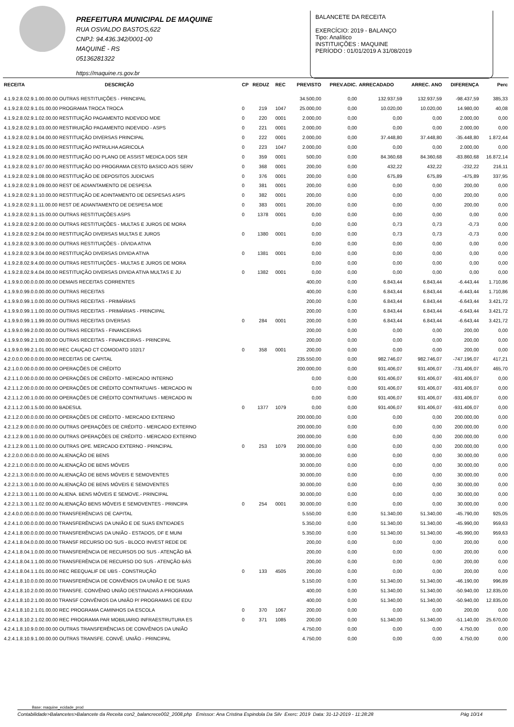PREFEITURA MUNICIPAL DE MAQUINE
RUA OSVALDO BASTOS,622
CNPJ: 94.436.342/0001-00
MAQUINÉ - RS
05136281322
https://maquine.rs.gov.br
BALANCETE DA RECEITA
EXERCÍCIO: 2019 - BALANÇO
Tipo: Analítico
INSTITUIÇÕES : MAQUINE
PERÍODO : 01/01/2019 A 31/08/2019
| RECEITA | DESCRIÇÃO | CP | REDUZ | REC | PREVISTO | PREV.ADIC. | ARRECADADO | ARREC. ANO | DIFERENÇA | Perc |
| --- | --- | --- | --- | --- | --- | --- | --- | --- | --- | --- |
| 4.1.9.2.8.02.9.1.00.00.00 OUTRAS RESTITUIÇÕES - PRINCIPAL | | | | | 34.500,00 | 0,00 | 132.937,59 | 132.937,59 | -98.437,59 | 385,33 |
| 4.1.9.2.8.02.9.1.01.00.00 PROGRAMA TROCA TROCA | | 0 | 219 | 1047 | 25.000,00 | 0,00 | 10.020,00 | 10.020,00 | 14.980,00 | 40,08 |
| 4.1.9.2.8.02.9.1.02.00.00 RESTITUIÇÃO PAGAMENTO INDEVIDO MDE | | 0 | 220 | 0001 | 2.000,00 | 0,00 | 0,00 | 0,00 | 2.000,00 | 0,00 |
| 4.1.9.2.8.02.9.1.03.00.00 RESTIRUIÇÃO PAGAMENTO INDEVIDO - ASPS | | 0 | 221 | 0001 | 2.000,00 | 0,00 | 0,00 | 0,00 | 2.000,00 | 0,00 |
| 4.1.9.2.8.02.9.1.04.00.00 RESTITUIÇÃO DIVERSAS PRINCIPAL | | 0 | 222 | 0001 | 2.000,00 | 0,00 | 37.448,80 | 37.448,80 | -35.448,80 | 1.872,44 |
| 4.1.9.2.8.02.9.1.05.00.00 RESTITUIÇÃO PATRULHA AGRICOLA | | 0 | 223 | 1047 | 2.000,00 | 0,00 | 0,00 | 0,00 | 2.000,00 | 0,00 |
| 4.1.9.2.8.02.9.1.06.00.00 RESTITUIÇÃO DO PLANO DE ASSIST MEDICA DOS SER | | 0 | 359 | 0001 | 500,00 | 0,00 | 84.360,68 | 84.360,68 | -83.860,68 | 16.872,14 |
| 4.1.9.2.8.02.9.1.07.00.00 RESTITUIÇÃO DO PROGRAMA CESTO BASICO AOS SERV | | 0 | 368 | 0001 | 200,00 | 0,00 | 432,22 | 432,22 | -232,22 | 216,11 |
| 4.1.9.2.8.02.9.1.08.00.00 RESTITUIÇÃO DE DEPOSITOS JUDICIAIS | | 0 | 376 | 0001 | 200,00 | 0,00 | 675,89 | 675,89 | -475,89 | 337,95 |
| 4.1.9.2.8.02.9.1.09.00.00 REST DE ADIANTAMENTO DE DESPESA | | 0 | 381 | 0001 | 200,00 | 0,00 | 0,00 | 0,00 | 200,00 | 0,00 |
| 4.1.9.2.8.02.9.1.10.00.00 RESTITUIÇÃO DE ADINTAMENTO DE DESPESAS ASPS | | 0 | 382 | 0001 | 200,00 | 0,00 | 0,00 | 0,00 | 200,00 | 0,00 |
| 4.1.9.2.8.02.9.1.11.00.00 REST DE ADIANTAMENTO DE DESPESA MDE | | 0 | 383 | 0001 | 200,00 | 0,00 | 0,00 | 0,00 | 200,00 | 0,00 |
| 4.1.9.2.8.02.9.1.15.00.00 OUTRAS RESTITUIÇÕES ASPS | | 0 | 1378 | 0001 | 0,00 | 0,00 | 0,00 | 0,00 | 0,00 | 0,00 |
| 4.1.9.2.8.02.9.2.00.00.00 OUTRAS RESTITUIÇÕES - MULTAS E JUROS DE MORA | | | | | 0,00 | 0,00 | 0,73 | 0,73 | -0,73 | 0,00 |
| 4.1.9.2.8.02.9.2.04.00.00 RESTITUIÇÃO DIVERSAS MULTAS E JUROS | | 0 | 1380 | 0001 | 0,00 | 0,00 | 0,73 | 0,73 | -0,73 | 0,00 |
| 4.1.9.2.8.02.9.3.00.00.00 OUTRAS RESTITUIÇÕES - DÍVIDA ATIVA | | | | | 0,00 | 0,00 | 0,00 | 0,00 | 0,00 | 0,00 |
| 4.1.9.2.8.02.9.3.04.00.00 RESTITUIÇÃO DIVERSAS DIVIDA ATIVA | | 0 | 1381 | 0001 | 0,00 | 0,00 | 0,00 | 0,00 | 0,00 | 0,00 |
| 4.1.9.2.8.02.9.4.00.00.00 OUTRAS RESTITUIÇÕES - MULTAS E JUROS DE MORA | | | | | 0,00 | 0,00 | 0,00 | 0,00 | 0,00 | 0,00 |
| 4.1.9.2.8.02.9.4.04.00.00 RESTITUIÇÃO DIVERSAS DIVIDA ATIVA MULTAS E JU | | 0 | 1382 | 0001 | 0,00 | 0,00 | 0,00 | 0,00 | 0,00 | 0,00 |
| 4.1.9.9.0.00.0.0.00.00.00 DEMAIS RECEITAS CORRENTES | | | | | 400,00 | 0,00 | 6.843,44 | 6.843,44 | -6.443,44 | 1.710,86 |
| 4.1.9.9.0.99.0.0.00.00.00 OUTRAS RECEITAS | | | | | 400,00 | 0,00 | 6.843,44 | 6.843,44 | -6.443,44 | 1.710,86 |
| 4.1.9.9.0.99.1.0.00.00.00 OUTRAS RECEITAS - PRIMÁRIAS | | | | | 200,00 | 0,00 | 6.843,44 | 6.843,44 | -6.643,44 | 3.421,72 |
| 4.1.9.9.0.99.1.1.00.00.00 OUTRAS RECEITAS - PRIMÁRIAS - PRINCIPAL | | | | | 200,00 | 0,00 | 6.843,44 | 6.843,44 | -6.643,44 | 3.421,72 |
| 4.1.9.9.0.99.1.1.99.00.00 OUTRAS RECEITAS DIVERSAS | | 0 | 284 | 0001 | 200,00 | 0,00 | 6.843,44 | 6.843,44 | -6.643,44 | 3.421,72 |
| 4.1.9.9.0.99.2.0.00.00.00 OUTRAS RECEITAS - FINANCEIRAS | | | | | 200,00 | 0,00 | 0,00 | 0,00 | 200,00 | 0,00 |
| 4.1.9.9.0.99.2.1.00.00.00 OUTRAS RECEITAS - FINANCEIRAS - PRINCIPAL | | | | | 200,00 | 0,00 | 0,00 | 0,00 | 200,00 | 0,00 |
| 4.1.9.9.0.99.2.1.01.00.00 REC CAUÇAO CT COMODATO 102/17 | | 0 | 358 | 0001 | 200,00 | 0,00 | 0,00 | 0,00 | 200,00 | 0,00 |
| 4.2.0.0.0.00.0.0.00.00.00 RECEITAS DE CAPITAL | | | | | 235.550,00 | 0,00 | 982.746,07 | 982.746,07 | -747.196,07 | 417,21 |
| 4.2.1.0.0.00.0.0.00.00.00 OPERAÇÕES DE CRÉDITO | | | | | 200.000,00 | 0,00 | 931.406,07 | 931.406,07 | -731.406,07 | 465,70 |
| 4.2.1.1.0.00.0.0.00.00.00 OPERAÇÕES DE CRÉDITO - MERCADO INTERNO | | | | | 0,00 | 0,00 | 931.406,07 | 931.406,07 | -931.406,07 | 0,00 |
| 4.2.1.1.2.00.0.0.00.00.00 OPERAÇÕES DE CRÉDITO CONTRATUAIS - MERCADO IN | | | | | 0,00 | 0,00 | 931.406,07 | 931.406,07 | -931.406,07 | 0,00 |
| 4.2.1.1.2.00.1.0.00.00.00 OPERAÇÕES DE CRÉDITO CONTRATUAIS - MERCADO IN | | | | | 0,00 | 0,00 | 931.406,07 | 931.406,07 | -931.406,07 | 0,00 |
| 4.2.1.1.2.00.1.5.00.00.00 BADESUL | | 0 | 1377 | 1079 | 0,00 | 0,00 | 931.406,07 | 931.406,07 | -931.406,07 | 0,00 |
| 4.2.1.2.0.00.0.0.00.00.00 OPERAÇÕES DE CRÉDITO - MERCADO EXTERNO | | | | | 200.000,00 | 0,00 | 0,00 | 0,00 | 200.000,00 | 0,00 |
| 4.2.1.2.9.00.0.0.00.00.00 OUTRAS OPERAÇÕES DE CRÉDITO - MERCADO EXTERNO | | | | | 200.000,00 | 0,00 | 0,00 | 0,00 | 200.000,00 | 0,00 |
| 4.2.1.2.9.00.1.0.00.00.00 OUTRAS OPERAÇÕES DE CRÉDITO - MERCADO EXTERNO | | | | | 200.000,00 | 0,00 | 0,00 | 0,00 | 200.000,00 | 0,00 |
| 4.2.1.2.9.00.1.1.00.00.00 OUTRAS OPE. MERCADO EXTERNO - PRINCIPAL | | 0 | 253 | 1079 | 200.000,00 | 0,00 | 0,00 | 0,00 | 200.000,00 | 0,00 |
| 4.2.2.0.0.00.0.0.00.00.00 ALIENAÇÃO DE BENS | | | | | 30.000,00 | 0,00 | 0,00 | 0,00 | 30.000,00 | 0,00 |
| 4.2.2.1.0.00.0.0.00.00.00 ALIENAÇÃO DE BENS MÓVEIS | | | | | 30.000,00 | 0,00 | 0,00 | 0,00 | 30.000,00 | 0,00 |
| 4.2.2.1.3.00.0.0.00.00.00 ALIENAÇÃO DE BENS MÓVEIS E SEMOVENTES | | | | | 30.000,00 | 0,00 | 0,00 | 0,00 | 30.000,00 | 0,00 |
| 4.2.2.1.3.00.1.0.00.00.00 ALIENAÇÃO DE BENS MÓVEIS E SEMOVENTES | | | | | 30.000,00 | 0,00 | 0,00 | 0,00 | 30.000,00 | 0,00 |
| 4.2.2.1.3.00.1.1.00.00.00 ALIENA. BENS MÓVEIS E SEMOVE.- PRINCIPAL | | | | | 30.000,00 | 0,00 | 0,00 | 0,00 | 30.000,00 | 0,00 |
| 4.2.2.1.3.00.1.1.02.00.00 ALIENAÇÃO BENS MÓVEIS E SEMOVENTES - PRINCIPA | | 0 | 254 | 0001 | 30.000,00 | 0,00 | 0,00 | 0,00 | 30.000,00 | 0,00 |
| 4.2.4.0.0.00.0.0.00.00.00 TRANSFERÊNCIAS DE CAPITAL | | | | | 5.550,00 | 0,00 | 51.340,00 | 51.340,00 | -45.790,00 | 925,05 |
| 4.2.4.1.0.00.0.0.00.00.00 TRANSFERÊNCIAS DA UNIÃO E DE SUAS ENTIDADES | | | | | 5.350,00 | 0,00 | 51.340,00 | 51.340,00 | -45.990,00 | 959,63 |
| 4.2.4.1.8.00.0.0.00.00.00 TRANSFERÊNCIAS DA UNIÃO - ESTADOS, DF E MUNI | | | | | 5.350,00 | 0,00 | 51.340,00 | 51.340,00 | -45.990,00 | 959,63 |
| 4.2.4.1.8.04.0.0.00.00.00 TRANSF RECURSO DO SUS - BLOCO INVEST REDE DE | | | | | 200,00 | 0,00 | 0,00 | 0,00 | 200,00 | 0,00 |
| 4.2.4.1.8.04.1.0.00.00.00 TRANSFERÊNCIA DE RECURSOS DO SUS - ATENÇÃO BÁ | | | | | 200,00 | 0,00 | 0,00 | 0,00 | 200,00 | 0,00 |
| 4.2.4.1.8.04.1.1.00.00.00 TRANSFERÊNCIA DE RECURSO DO SUS - ATENÇÃO BÁS | | | | | 200,00 | 0,00 | 0,00 | 0,00 | 200,00 | 0,00 |
| 4.2.4.1.8.04.1.1.01.00.00 REC REEQUALIF DE UBS - CONSTRUÇÃO | | 0 | 133 | 4505 | 200,00 | 0,00 | 0,00 | 0,00 | 200,00 | 0,00 |
| 4.2.4.1.8.10.0.0.00.00.00 TRANSFERÊNCIA DE CONVÊNIOS DA UNIÃO E DE SUAS | | | | | 5.150,00 | 0,00 | 51.340,00 | 51.340,00 | -46.190,00 | 996,89 |
| 4.2.4.1.8.10.2.0.00.00.00 TRANSFE. CONVÊNIO UNIÃO DESTINADAS A PROGRAMA | | | | | 400,00 | 0,00 | 51.340,00 | 51.340,00 | -50.940,00 | 12.835,00 |
| 4.2.4.1.8.10.2.1.00.00.00 TRANSF CONVÊNIOS DA UNIÃO P/ PROGRAMAS DE EDU | | | | | 400,00 | 0,00 | 51.340,00 | 51.340,00 | -50.940,00 | 12.835,00 |
| 4.2.4.1.8.10.2.1.01.00.00 REC PROGRAMA CAMINHOS DA ESCOLA | | 0 | 370 | 1067 | 200,00 | 0,00 | 0,00 | 0,00 | 200,00 | 0,00 |
| 4.2.4.1.8.10.2.1.02.00.00 REC PROGRAMA PAR MOBILIARIO INFRAESTRUTURA ES | | 0 | 371 | 1085 | 200,00 | 0,00 | 51.340,00 | 51.340,00 | -51.140,00 | 25.670,00 |
| 4.2.4.1.8.10.9.0.00.00.00 OUTRAS TRANSFERÊNCIAS DE CONVÊNIOS DA UNIÃO | | | | | 4.750,00 | 0,00 | 0,00 | 0,00 | 4.750,00 | 0,00 |
| 4.2.4.1.8.10.9.1.00.00.00 OUTRAS TRANSFE. CONVÊ. UNIÃO - PRINCIPAL | | | | | 4.750,00 | 0,00 | 0,00 | 0,00 | 4.750,00 | 0,00 |
Base: maquine_ecidade_prod
Contabilidade>Balancetes>Balancete da Receita con2_balancrece002_2008.php Emissor: Ana Cristina Espindola Da Silv Exerc: 2019 Data: 31-12-2019 - 11:28:28 Pág 10/14